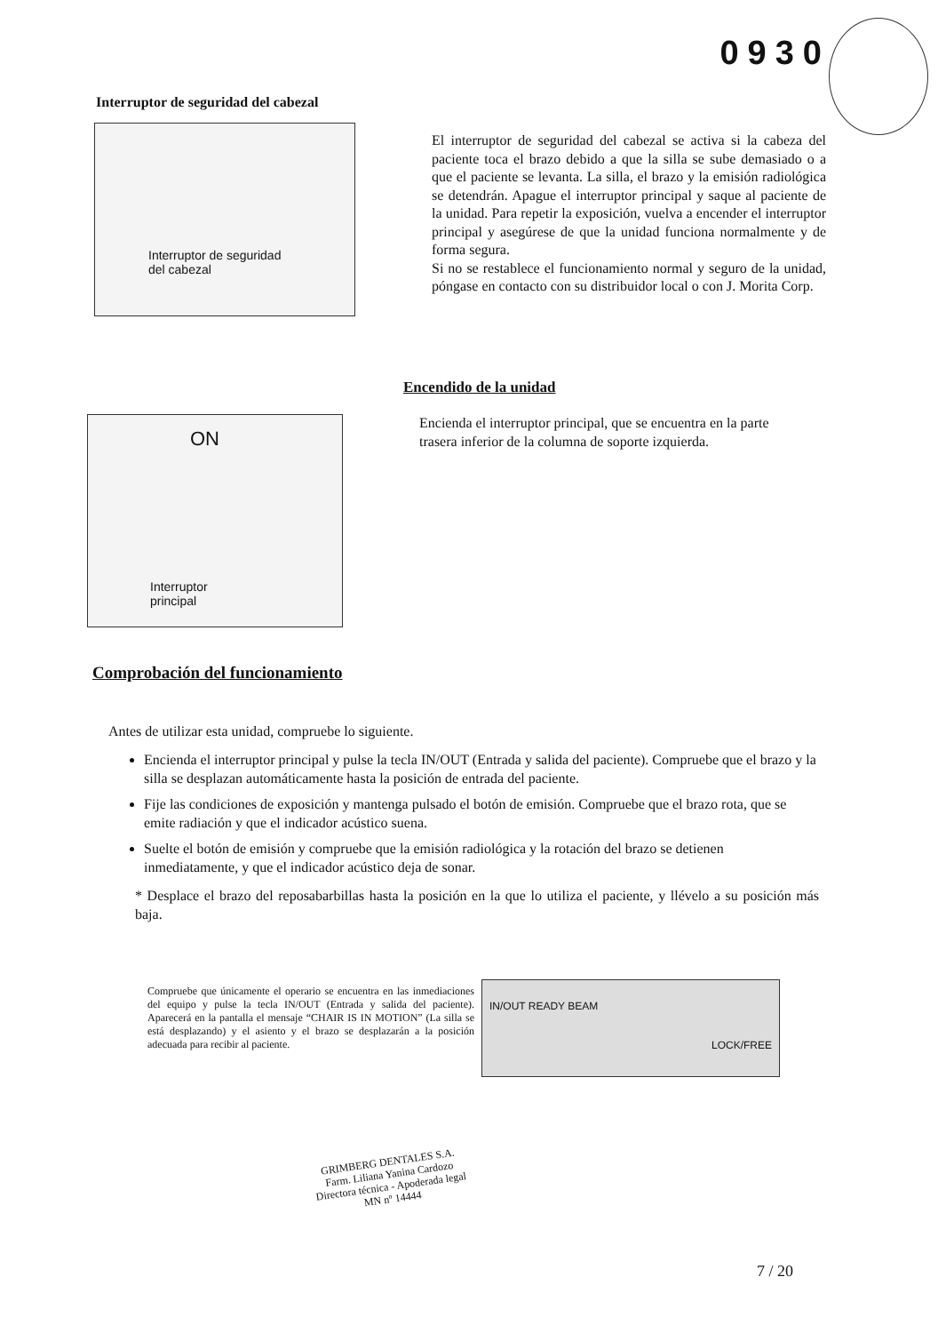0930
Interruptor de seguridad del cabezal
Interruptor de seguridad
del cabezal
El interruptor de seguridad del cabezal se activa si la cabeza del paciente toca el brazo debido a que la silla se sube demasiado o a que el paciente se levanta. La silla, el brazo y la emisión radiológica se detendrán. Apague el interruptor principal y saque al paciente de la unidad. Para repetir la exposición, vuelva a encender el interruptor principal y asegúrese de que la unidad funciona normalmente y de forma segura.
Si no se restablece el funcionamiento normal y seguro de la unidad, póngase en contacto con su distribuidor local o con J. Morita Corp.
Encendido de la unidad
ON
Interruptor
principal
Encienda el interruptor principal, que se encuentra en la parte trasera inferior de la columna de soporte izquierda.
Comprobación del funcionamiento
Antes de utilizar esta unidad, compruebe lo siguiente.
Encienda el interruptor principal y pulse la tecla IN/OUT (Entrada y salida del paciente). Compruebe que el brazo y la silla se desplazan automáticamente hasta la posición de entrada del paciente.
Fije las condiciones de exposición y mantenga pulsado el botón de emisión. Compruebe que el brazo rota, que se emite radiación y que el indicador acústico suena.
Suelte el botón de emisión y compruebe que la emisión radiológica y la rotación del brazo se detienen inmediatamente, y que el indicador acústico deja de sonar.
* Desplace el brazo del reposabarbillas hasta la posición en la que lo utiliza el paciente, y llévelo a su posición más baja.
Compruebe que únicamente el operario se encuentra en las inmediaciones del equipo y pulse la tecla IN/OUT (Entrada y salida del paciente). Aparecerá en la pantalla el mensaje “CHAIR IS IN MOTION” (La silla se está desplazando) y el asiento y el brazo se desplazarán a la posición adecuada para recibir al paciente.
IN/OUT READY BEAM
LOCK/FREE
GRIMBERG DENTALES S.A.
Farm. Liliana Yanina Cardozo
Directora técnica - Apoderada legal
MN nº 14444
7 / 20